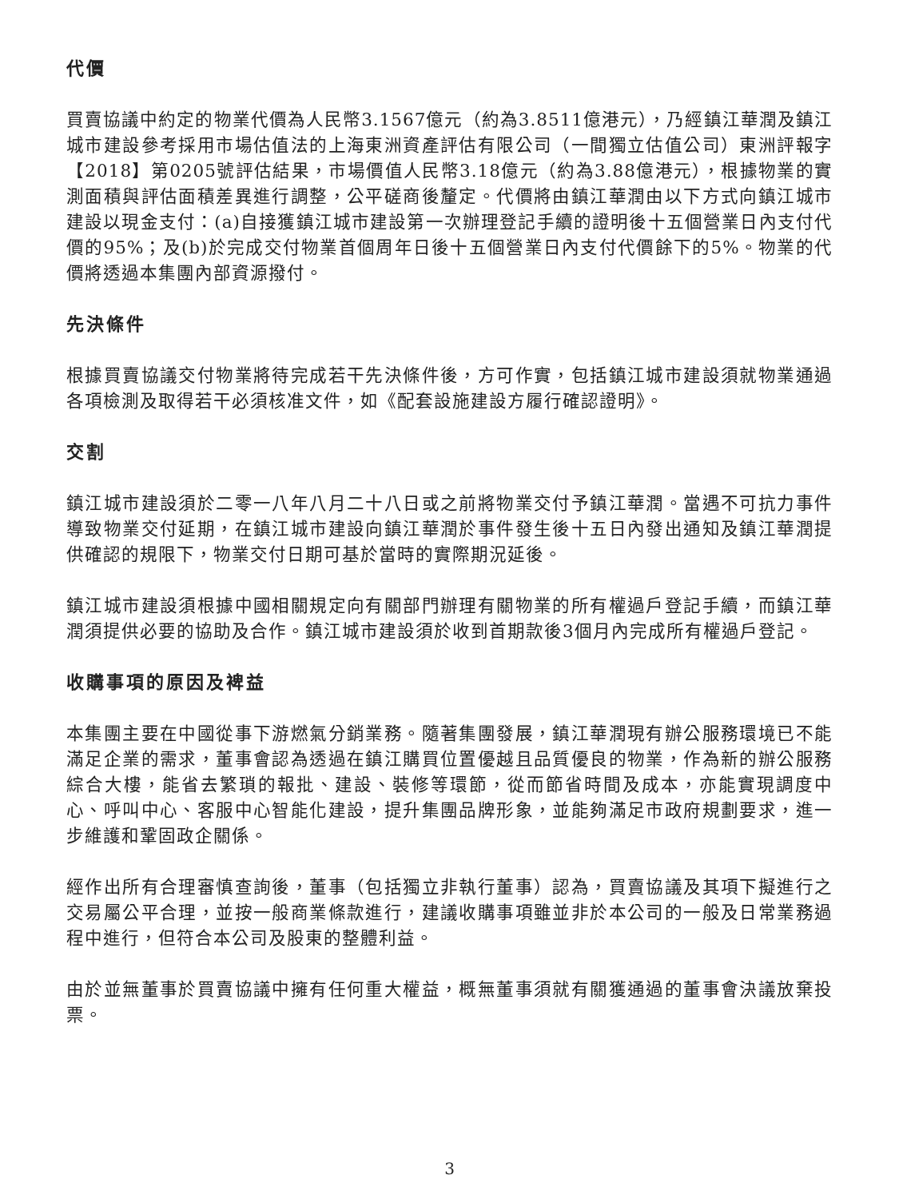代價
買賣協議中約定的物業代價為人民幣3.1567億元（約為3.8511億港元），乃經鎮江華潤及鎮江城市建設參考採用市場估值法的上海東洲資產評估有限公司（一間獨立估值公司）東洲評報字【2018】第0205號評估結果，市場價值人民幣3.18億元（約為3.88億港元），根據物業的實測面積與評估面積差異進行調整，公平磋商後釐定。代價將由鎮江華潤由以下方式向鎮江城市建設以現金支付：(a)自接獲鎮江城市建設第一次辦理登記手續的證明後十五個營業日內支付代價的95%；及(b)於完成交付物業首個周年日後十五個營業日內支付代價餘下的5%。物業的代價將透過本集團內部資源撥付。
先決條件
根據買賣協議交付物業將待完成若干先決條件後，方可作實，包括鎮江城市建設須就物業通過各項檢測及取得若干必須核准文件，如《配套設施建設方履行確認證明》。
交割
鎮江城市建設須於二零一八年八月二十八日或之前將物業交付予鎮江華潤。當遇不可抗力事件導致物業交付延期，在鎮江城市建設向鎮江華潤於事件發生後十五日內發出通知及鎮江華潤提供確認的規限下，物業交付日期可基於當時的實際期況延後。
鎮江城市建設須根據中國相關規定向有關部門辦理有關物業的所有權過戶登記手續，而鎮江華潤須提供必要的協助及合作。鎮江城市建設須於收到首期款後3個月內完成所有權過戶登記。
收購事項的原因及裨益
本集團主要在中國從事下游燃氣分銷業務。隨著集團發展，鎮江華潤現有辦公服務環境已不能滿足企業的需求，董事會認為透過在鎮江購買位置優越且品質優良的物業，作為新的辦公服務綜合大樓，能省去繁瑣的報批、建設、裝修等環節，從而節省時間及成本，亦能實現調度中心、呼叫中心、客服中心智能化建設，提升集團品牌形象，並能夠滿足市政府規劃要求，進一步維護和鞏固政企關係。
經作出所有合理審慎查詢後，董事（包括獨立非執行董事）認為，買賣協議及其項下擬進行之交易屬公平合理，並按一般商業條款進行，建議收購事項雖並非於本公司的一般及日常業務過程中進行，但符合本公司及股東的整體利益。
由於並無董事於買賣協議中擁有任何重大權益，概無董事須就有關獲通過的董事會決議放棄投票。
3